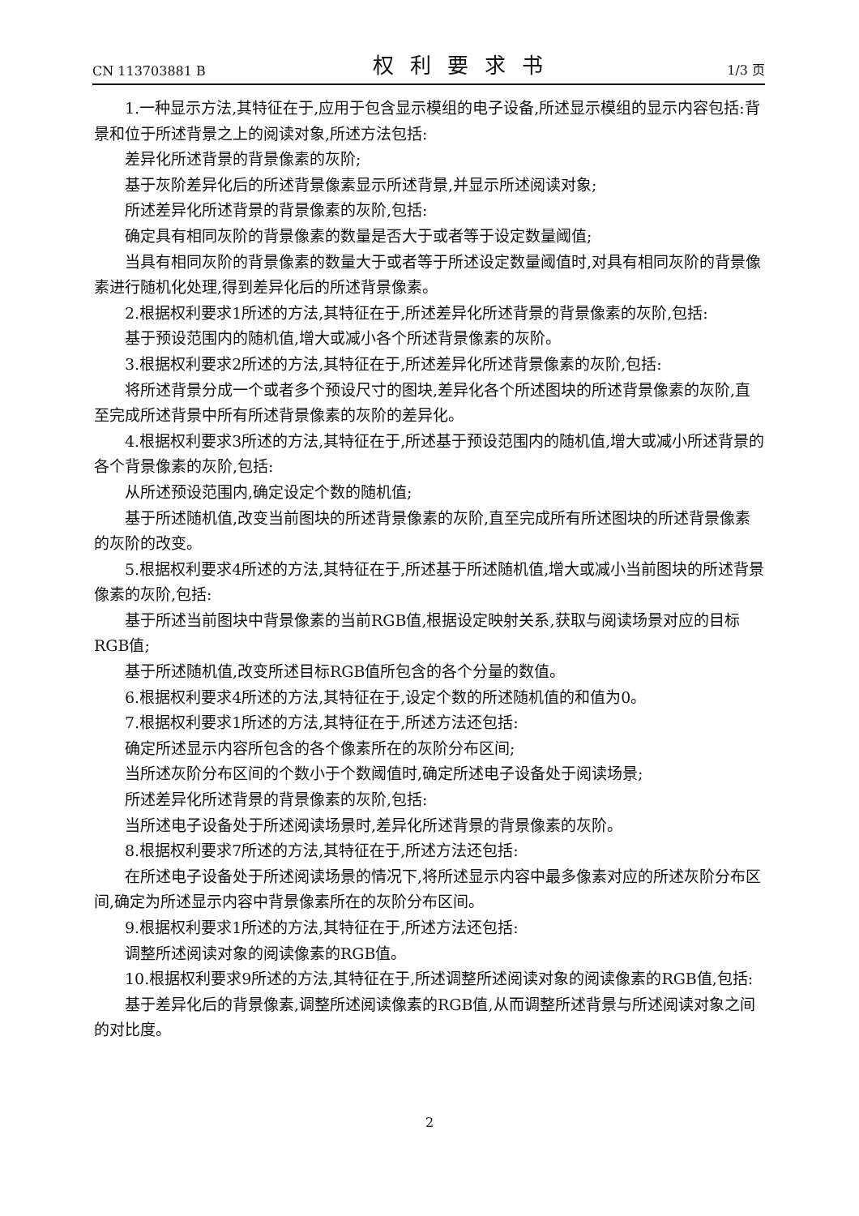CN 113703881 B 权利要求书 1/3 页
1.一种显示方法,其特征在于,应用于包含显示模组的电子设备,所述显示模组的显示内容包括:背景和位于所述背景之上的阅读对象,所述方法包括:
差异化所述背景的背景像素的灰阶;
基于灰阶差异化后的所述背景像素显示所述背景,并显示所述阅读对象;
所述差异化所述背景的背景像素的灰阶,包括:
确定具有相同灰阶的背景像素的数量是否大于或者等于设定数量阈值;
当具有相同灰阶的背景像素的数量大于或者等于所述设定数量阈值时,对具有相同灰阶的背景像素进行随机化处理,得到差异化后的所述背景像素。
2.根据权利要求1所述的方法,其特征在于,所述差异化所述背景的背景像素的灰阶,包括:
基于预设范围内的随机值,增大或减小各个所述背景像素的灰阶。
3.根据权利要求2所述的方法,其特征在于,所述差异化所述背景像素的灰阶,包括:
将所述背景分成一个或者多个预设尺寸的图块,差异化各个所述图块的所述背景像素的灰阶,直至完成所述背景中所有所述背景像素的灰阶的差异化。
4.根据权利要求3所述的方法,其特征在于,所述基于预设范围内的随机值,增大或减小所述背景的各个背景像素的灰阶,包括:
从所述预设范围内,确定设定个数的随机值;
基于所述随机值,改变当前图块的所述背景像素的灰阶,直至完成所有所述图块的所述背景像素的灰阶的改变。
5.根据权利要求4所述的方法,其特征在于,所述基于所述随机值,增大或减小当前图块的所述背景像素的灰阶,包括:
基于所述当前图块中背景像素的当前RGB值,根据设定映射关系,获取与阅读场景对应的目标RGB值;
基于所述随机值,改变所述目标RGB值所包含的各个分量的数值。
6.根据权利要求4所述的方法,其特征在于,设定个数的所述随机值的和值为0。
7.根据权利要求1所述的方法,其特征在于,所述方法还包括:
确定所述显示内容所包含的各个像素所在的灰阶分布区间;
当所述灰阶分布区间的个数小于个数阈值时,确定所述电子设备处于阅读场景;
所述差异化所述背景的背景像素的灰阶,包括:
当所述电子设备处于所述阅读场景时,差异化所述背景的背景像素的灰阶。
8.根据权利要求7所述的方法,其特征在于,所述方法还包括:
在所述电子设备处于所述阅读场景的情况下,将所述显示内容中最多像素对应的所述灰阶分布区间,确定为所述显示内容中背景像素所在的灰阶分布区间。
9.根据权利要求1所述的方法,其特征在于,所述方法还包括:
调整所述阅读对象的阅读像素的RGB值。
10.根据权利要求9所述的方法,其特征在于,所述调整所述阅读对象的阅读像素的RGB值,包括:
基于差异化后的背景像素,调整所述阅读像素的RGB值,从而调整所述背景与所述阅读对象之间的对比度。
2